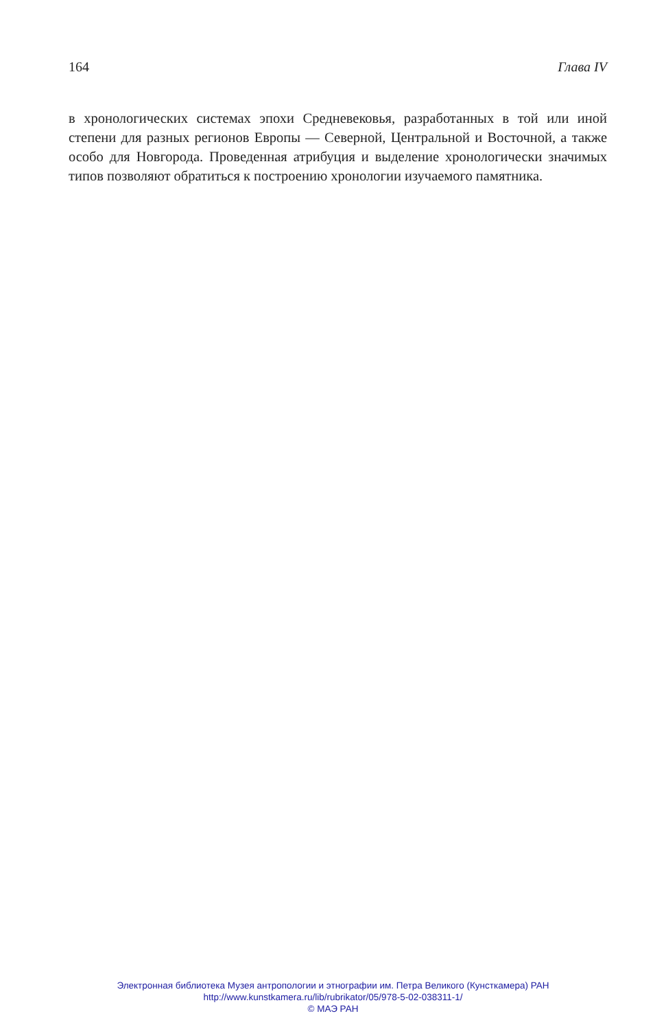164 Глава IV
в хронологических системах эпохи Средневековья, разработанных в той или иной степени для разных регионов Европы — Северной, Центральной и Восточной, а также особо для Новгорода. Проведенная атрибуция и выделение хронологически значимых типов позволяют обратиться к построению хронологии изучаемого памятника.
Электронная библиотека Музея антропологии и этнографии им. Петра Великого (Кунсткамера) РАН
http://www.kunstkamera.ru/lib/rubrikator/05/978-5-02-038311-1/
© МАЭ РАН